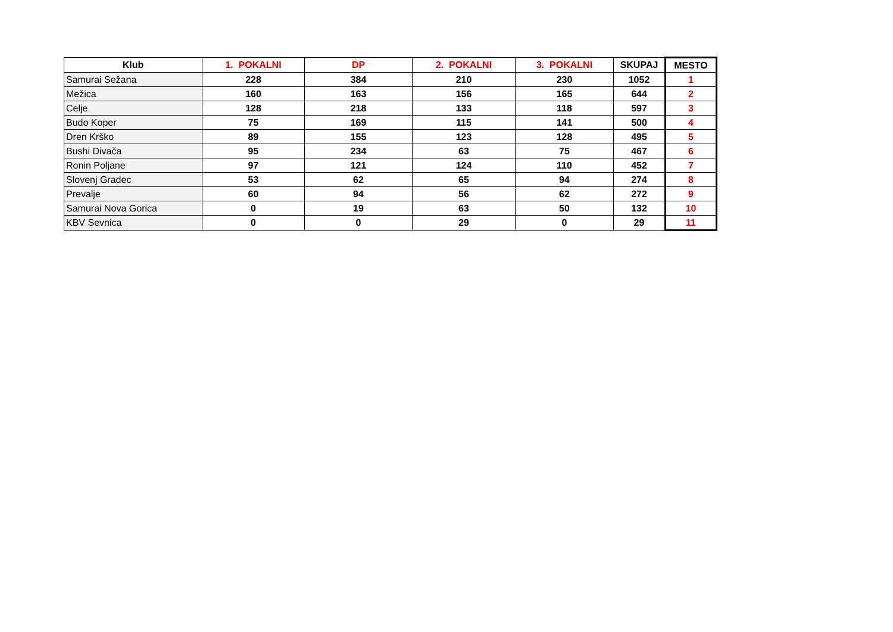| Klub | 1. POKALNI | DP | 2. POKALNI | 3. POKALNI | SKUPAJ | MESTO |
| --- | --- | --- | --- | --- | --- | --- |
| Samurai Sežana | 228 | 384 | 210 | 230 | 1052 | 1 |
| Mežica | 160 | 163 | 156 | 165 | 644 | 2 |
| Celje | 128 | 218 | 133 | 118 | 597 | 3 |
| Budo Koper | 75 | 169 | 115 | 141 | 500 | 4 |
| Dren Krško | 89 | 155 | 123 | 128 | 495 | 5 |
| Bushi Divača | 95 | 234 | 63 | 75 | 467 | 6 |
| Ronin Poljane | 97 | 121 | 124 | 110 | 452 | 7 |
| Slovenj Gradec | 53 | 62 | 65 | 94 | 274 | 8 |
| Prevalje | 60 | 94 | 56 | 62 | 272 | 9 |
| Samurai Nova Gorica | 0 | 19 | 63 | 50 | 132 | 10 |
| KBV Sevnica | 0 | 0 | 29 | 0 | 29 | 11 |